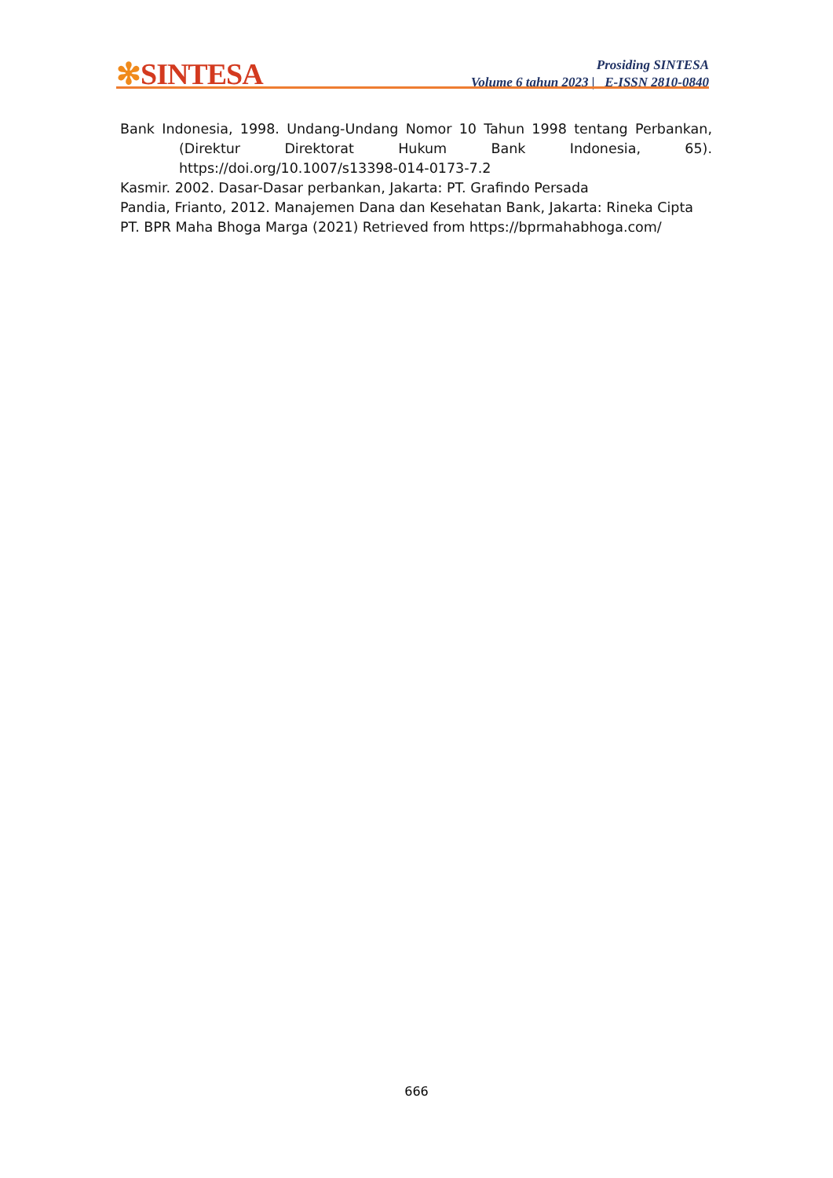✻SINTESA
Prosiding SINTESA
Volume 6 tahun 2023 | E-ISSN 2810-0840
Bank Indonesia, 1998. Undang-Undang Nomor 10 Tahun 1998 tentang Perbankan, (Direktur Direktorat Hukum Bank Indonesia, 65). https://doi.org/10.1007/s13398-014-0173-7.2
Kasmir. 2002. Dasar-Dasar perbankan, Jakarta: PT. Grafindo Persada
Pandia, Frianto, 2012. Manajemen Dana dan Kesehatan Bank, Jakarta: Rineka Cipta
PT. BPR Maha Bhoga Marga (2021) Retrieved from https://bprmahabhoga.com/
666